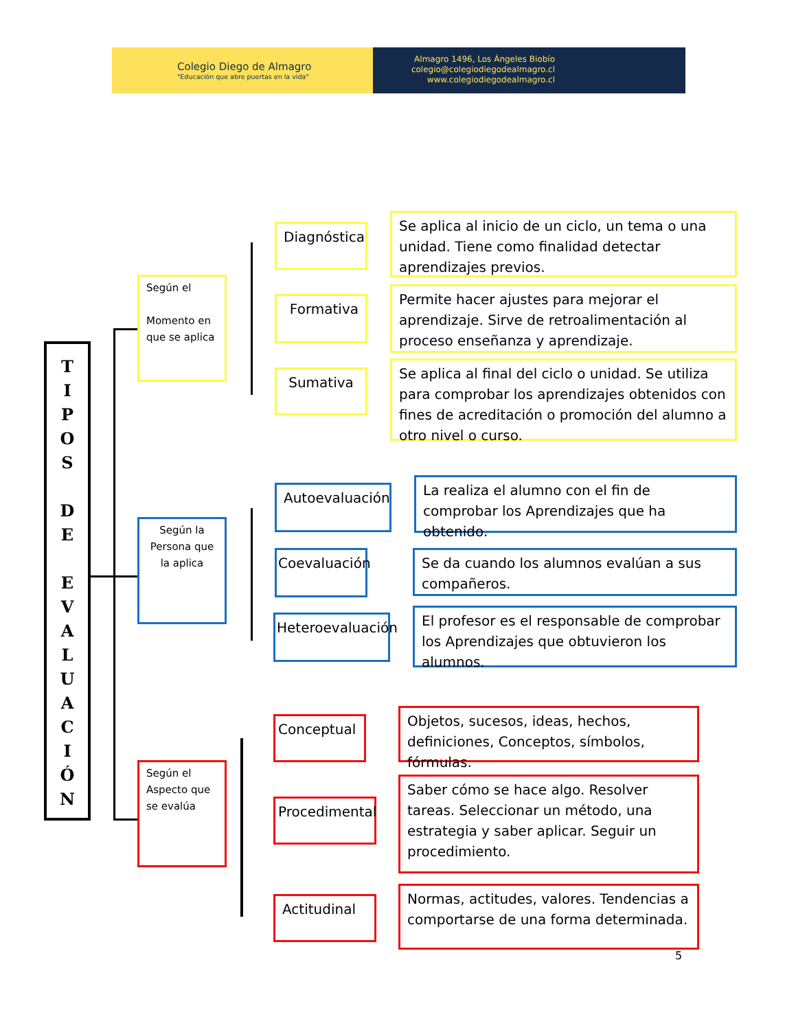Colegio Diego de Almagro
"Educación que abre puertas en la vida"
Almagro 1496, Los Ángeles Biobío
colegio@colegiodiegodealmagro.cl
www.colegiodiegodealmagro.cl
T
I
P
O
S
D
E
E
V
A
L
U
A
C
I
Ó
N
Según el
Momento en que se aplica
Diagnóstica
Formativa
Sumativa
Se aplica al inicio de un ciclo, un tema o una unidad. Tiene como finalidad detectar aprendizajes previos.
Permite hacer ajustes para mejorar el aprendizaje. Sirve de retroalimentación al proceso enseñanza y aprendizaje.
Se aplica al final del ciclo o unidad. Se utiliza para comprobar los aprendizajes obtenidos con fines de acreditación o promoción del alumno a otro nivel o curso.
Según la Persona que la aplica
Autoevaluación
Coevaluación
Heteroevaluación
La realiza el alumno con el fin de comprobar los Aprendizajes que ha obtenido.
Se da cuando los alumnos evalúan a sus compañeros.
El profesor es el responsable de comprobar los Aprendizajes que obtuvieron los alumnos.
Según el
Aspecto que se evalúa
Conceptual
Procedimental
Actitudinal
Objetos, sucesos, ideas, hechos, definiciones, Conceptos, símbolos, fórmulas.
Saber cómo se hace algo. Resolver tareas. Seleccionar un método, una estrategia y saber aplicar. Seguir un procedimiento.
Normas, actitudes, valores. Tendencias a comportarse de una forma determinada.
5